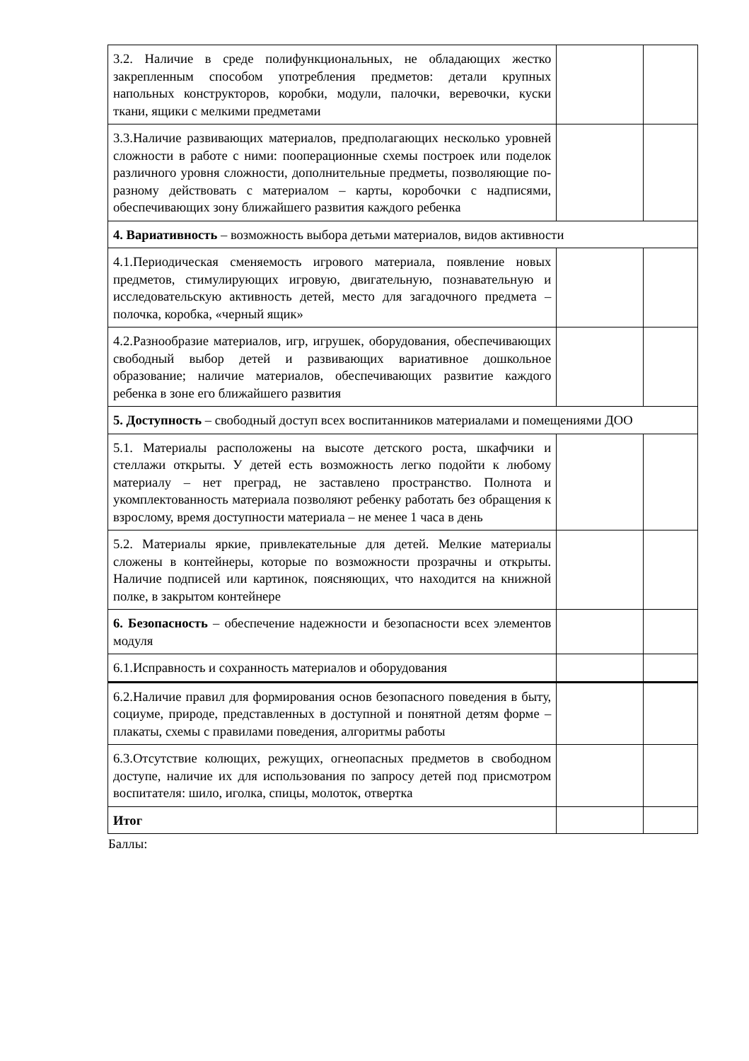| 3.2. Наличие в среде полифункциональных, не обладающих жестко закрепленным способом употребления предметов: детали крупных напольных конструкторов, коробки, модули, палочки, веревочки, куски ткани, ящики с мелкими предметами | | |
| 3.3.Наличие развивающих материалов, предполагающих несколько уровней сложности в работе с ними: пооперационные схемы построек или поделок различного уровня сложности, дополнительные предметы, позволяющие по-разному действовать с материалом – карты, коробочки с надписями, обеспечивающих зону ближайшего развития каждого ребенка | | |
| 4. Вариативность – возможность выбора детьми материалов, видов активности | | |
| 4.1.Периодическая сменяемость игрового материала, появление новых предметов, стимулирующих игровую, двигательную, познавательную и исследовательскую активность детей, место для загадочного предмета – полочка, коробка, «черный ящик» | | |
| 4.2.Разнообразие материалов, игр, игрушек, оборудования, обеспечивающих свободный выбор детей и развивающих вариативное дошкольное образование; наличие материалов, обеспечивающих развитие каждого ребенка в зоне его ближайшего развития | | |
| 5. Доступность – свободный доступ всех воспитанников материалами и помещениями ДОО | | |
| 5.1. Материалы расположены на высоте детского роста, шкафчики и стеллажи открыты. У детей есть возможность легко подойти к любому материалу – нет преград, не заставлено пространство. Полнота и укомплектованность материала позволяют ребенку работать без обращения к взрослому, время доступности материала – не менее 1 часа в день | | |
| 5.2. Материалы яркие, привлекательные для детей. Мелкие материалы сложены в контейнеры, которые по возможности прозрачны и открыты. Наличие подписей или картинок, поясняющих, что находится на книжной полке, в закрытом контейнере | | |
| 6. Безопасность – обеспечение надежности и безопасности всех элементов модуля | | |
| 6.1.Исправность и сохранность материалов и оборудования | | |
| 6.2.Наличие правил для формирования основ безопасного поведения в быту, социуме, природе, представленных в доступной и понятной детям форме – плакаты, схемы с правилами поведения, алгоритмы работы | | |
| 6.3.Отсутствие колющих, режущих, огнеопасных предметов в свободном доступе, наличие их для использования по запросу детей под присмотром воспитателя: шило, иголка, спицы, молоток, отвертка | | |
| Итог | | |
Баллы: